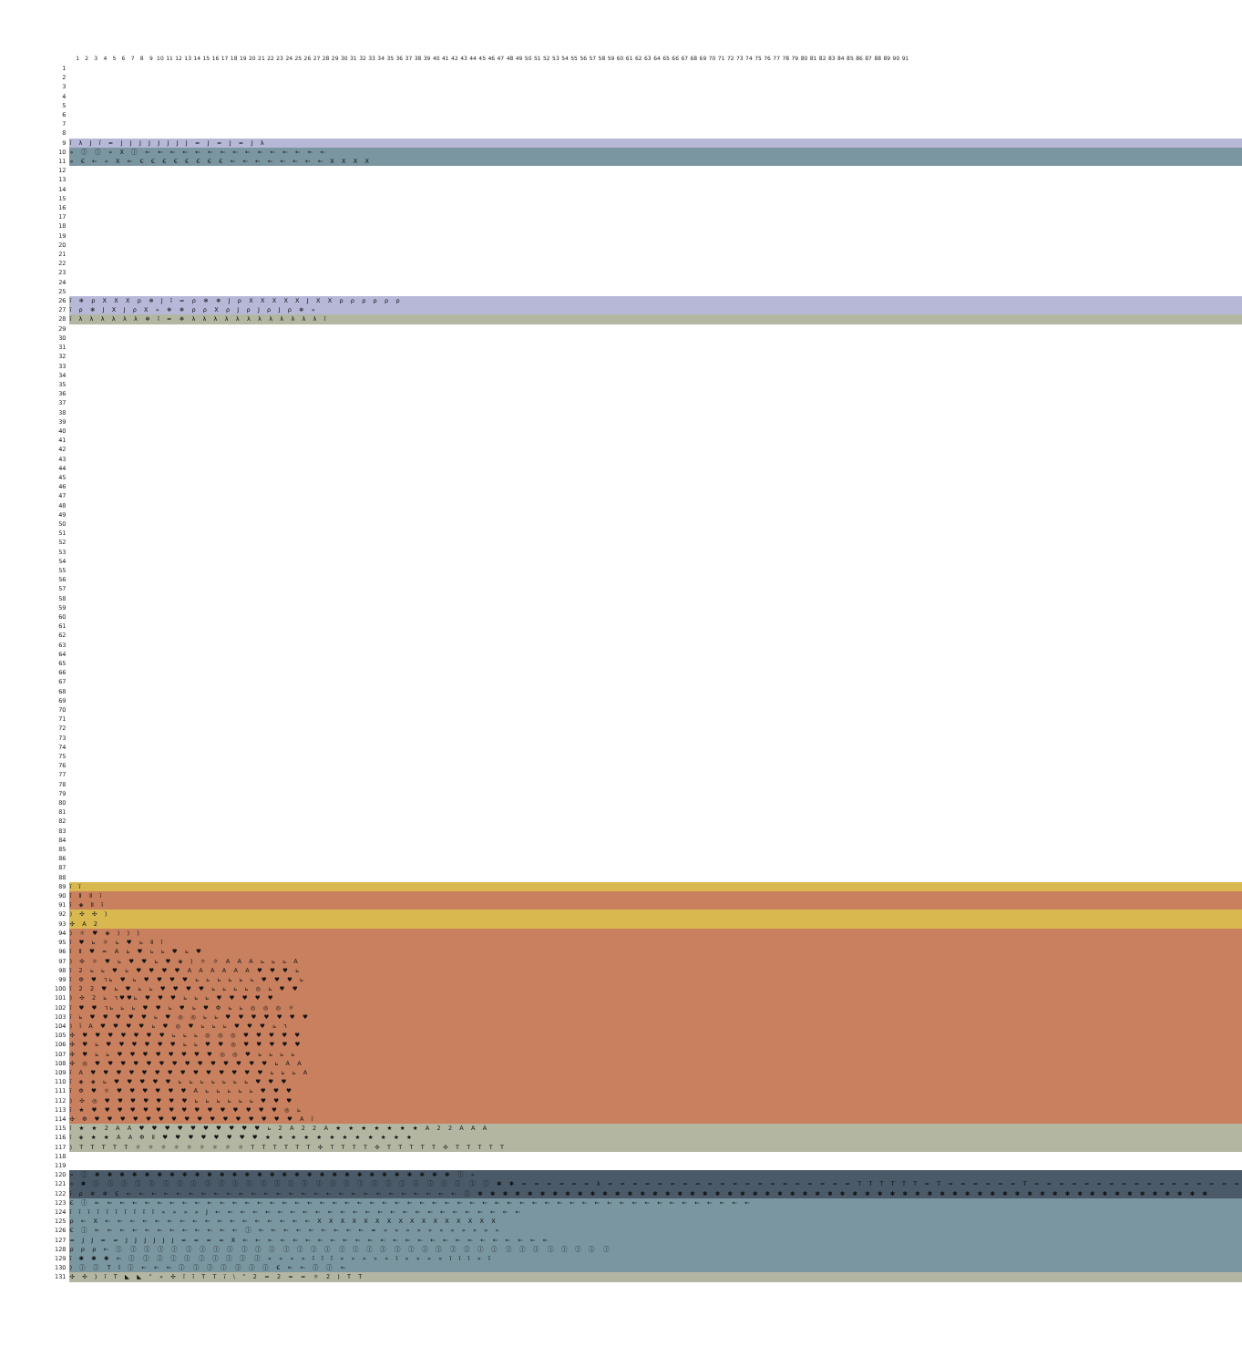123456789 10 11 12 13 14 15 16 17 18 19 20 21 22 23 24 25 26 27 28 29 30 31 32 33 34 35 36 37 38 39 40 41 42 43 44 45 46 47 48 49 50 51 52 53 54 55 56 57 58 59 60 61 62 63 64 65 66 67 68 69 70 71 72 73 74 75 76 77 78 79 80 81 82 83 84 85 86 87 88 89 90 91
| 1 | |
| 2 | |
| 3 | |
| 4 | |
| 5 | |
| 6 | |
| 7 | |
| 8 | |
| 9 | ï λ J ï ≈ J J J J J J J J ≈ J ≈ J ≈ J λ |
| 10 | » ⓘ ⓘ » X ⓘ ← ← ← ← ← ← ← ← ← ← ← ← ← ← ← |
| 11 | » € ← » X ← € € € € € € € € ← ← ← ← ← ← ← ← X X X X |
| 12 | |
| 13 | |
| 14 | |
| 15 | |
| 16 | |
| 17 | |
| 18 | |
| 19 | |
| 20 | |
| 21 | |
| 22 | |
| 23 | |
| 24 | |
| 25 | |
| 26 | ï ❄ ρ X X X ρ ❄ J ï ≈ ρ ❄ ❄ J ρ X X X X X J X X ρ ρ ρ ρ ρ ρ |
| 27 | ï ρ ❄ J X J ρ X » ❄ ❄ ρ ρ X ρ J ρ J ρ J ρ ❄ » |
| 28 | ï λ λ λ λ λ λ ❄ ï ≈ ❄ λ λ λ λ λ λ λ λ λ λ λ λ ï |
| 29 | |
| 30 | |
| 31 | |
| 32 | |
| 33 | |
| 34 | |
| 35 | |
| 36 | |
| 37 | |
| 38 | |
| 39 | |
| 40 | |
| 41 | |
| 42 | |
| 43 | |
| 44 | |
| 45 | |
| 46 | |
| 47 | |
| 48 | |
| 49 | |
| 50 | |
| 51 | |
| 52 | |
| 53 | |
| 54 | |
| 55 | |
| 56 | |
| 57 | |
| 58 | |
| 59 | |
| 60 | |
| 61 | |
| 62 | |
| 63 | |
| 64 | |
| 65 | |
| 66 | |
| 67 | |
| 68 | |
| 69 | |
| 70 | |
| 71 | |
| 72 | |
| 73 | |
| 74 | |
| 75 | |
| 76 | |
| 77 | |
| 78 | |
| 79 | |
| 80 | |
| 81 | |
| 82 | |
| 83 | |
| 84 | |
| 85 | |
| 86 | |
| 87 | |
| 88 | |
| 89 | ï ï |
| 90 | ï Ⅱ Ⅱ ï |
| 91 | ï ◈ Ⅱ ï |
| 92 | ) ✣ ✣ ) |
| 93 | ✣ A 2 |
| 94 | ) ☼ ♥ ◈ ) ) ) |
| 95 | ï ♥ ь ☼ ь ♥ ь Ⅱ ï |
| 96 | ï Ⅱ ♥ ≈ A ь ♥ ь ь ♥ ь ♥ |
| 97 | ) ✣ ☼ ♥ ь ♥ ♥ ь ♥ ◈ ) ☼ ☼ A A A ь ь ь A |
| 98 | ï 2 ь ь ♥ ь ♥ ♥ ♥ ♥ A A A A A A ♥ ♥ ♥ ь |
| 99 | ï Φ ♥ ٦ ь ♥ ь ♥ ♥ ♥ ♥ ь ь ь ь ь ь ♥ ♥ ♥ ь |
| 100 | ï 2 2 ♥ ь ♥ ь ь ♥ ♥ ♥ ♥ ь ь ь ь ◎ ь ♥ ♥ |
| 101 | ) ✣ 2 ь ٦ ♥ ♥ ь ♥ ♥ ♥ ь ь ь ♥ ♥ ♥ ♥ ♥ |
| 102 | ï ♥ ♥ ٦ ь ь ь ♥ ♥ ь ♥ ь ♥ Φ ь ь ◎ ◎ ◎ ☼ |
| 103 | ï ь ♥ ♥ ♥ ♥ ♥ ь ♥ ◎ ◎ ь ь ♥ ♥ ♥ ♥ ♥ ♥ ♥ |
| 104 | ) ï A ♥ ♥ ♥ ♥ ь ♥ ◎ ♥ ь ь ь ♥ ♥ ♥ ь ٦ |
| 105 | ✣ ♥ ♥ ♥ ♥ ♥ ♥ ♥ ь ь ь ◎ ◎ ◎ ♥ ♥ ♥ ♥ ♥ |
| 106 | ✣ ♥ ь ♥ ♥ ♥ ♥ ♥ ♥ ь ь ♥ ♥ ◎ ♥ ♥ ♥ ♥ ♥ |
| 107 | ✣ ♥ ь ь ♥ ♥ ♥ ♥ ♥ ♥ ♥ ♥ ◎ ◎ ♥ ь ь ь ь |
| 108 | ✣ ◎ ♥ ♥ ♥ ♥ ♥ ♥ ♥ ♥ ♥ ♥ ♥ ♥ ♥ ♥ ь A A |
| 109 | ï A ♥ ♥ ♥ ♥ ♥ ♥ ♥ ♥ ♥ ♥ ♥ ♥ ♥ ♥ ь ь ь A |
| 110 | ï ◈ ◈ ь ♥ ♥ ♥ ♥ ♥ ь ь ь ь ь ь ь ♥ ♥ ♥ |
| 111 | ï Φ ♥ ☼ ♥ ♥ ♥ ♥ ♥ ♥ A ь ь ь ь ь ♥ ♥ ♥ |
| 112 | ) ✣ ◎ ♥ ♥ ♥ ♥ ♥ ♥ ♥ ь ь ь ь ь ь ♥ ♥ ♥ |
| 113 | ï ★ ♥ ♥ ♥ ♥ ♥ ♥ ♥ ♥ ♥ ♥ ♥ ♥ ♥ ♥ ♥ ◎ ь |
| 114 | ✣ Φ ♥ ♥ ♥ ♥ ♥ ♥ ♥ ♥ ♥ ♥ ♥ ♥ ♥ ♥ ♥ ♥ A ï |
| 115 | ï ★ ★ 2 A A ♥ ♥ ♥ ♥ ♥ ♥ ♥ ♥ ♥ ♥ ь 2 A 2 2 A ★ ★ ★ ★ ★ ★ ★ A 2 2 A A A |
| 116 | ï ◈ ★ ★ A A Φ Ⅱ ♥ ♥ ♥ ♥ ♥ ♥ ♥ ♥ ★ ★ ★ ★ ★ ★ ★ ★ ★ ★ ★ ★ |
| 117 | ) T T T T T ☼ ☼ ☼ ☼ ☼ ☼ ☼ ☼ ☼ T T T T T T ✣ T T T T ✣ T T T T T ✣ T T T T T |
| 118 | |
| 119 | |
| 120 | » ⓘ ✱ ✱ ✱ ✱ ✱ ✱ ✱ ✱ ✱ ✱ ✱ ✱ ✱ ✱ ✱ ✱ ✱ ✱ ✱ ✱ ✱ ✱ ✱ ✱ ✱ ✱ ✱ ✱ ✱ ⓘ » |
| 121 | » ✱ ⓘ ⓘ ⓘ ⓘ ⓘ ⓘ ⓘ ⓘ ⓘ ⓘ ⓘ ⓘ ⓘ ⓘ ⓘ ⓘ ⓘ ⓘ ⓘ ⓘ ⓘ ⓘ ⓘ ⓘ ⓘ ⓘ ⓘ ⓘ ⓘ ✱ ✱ ≈ ≈ ≈ ≈ ≈ ≈ λ ≈ ≈ ≈ ≈ ≈ ≈ ≈ ≈ ≈ ≈ ≈ ≈ ≈ ≈ ≈ ≈ ≈ ≈ ≈ ≈ T T T T T T ≈ T ≈ ≈ ≈ ≈ ≈ ≈ T ≈ ≈ ≈ ≈ ≈ ≈ ≈ ≈ ≈ ≈ ≈ ≈ ≈ ≈ ≈ ≈ ≈ |
| 122 | ï ρ ❄ ❄ € ← ← ← ← ← ← ← ← ← ← ← ← ← ← ← ← ← ← ← ← ← ← ← ← ← ← ← ⓘ ✱ ✱ ✱ ✱ ✱ ✱ ✱ ✱ ✱ ✱ ✱ ✱ ✱ ✱ ✱ ✱ ✱ ✱ ✱ ✱ ✱ ✱ ✱ ✱ ✱ ✱ ✱ ✱ ✱ ✱ ✱ ✱ ✱ ✱ ✱ ✱ ✱ ✱ ✱ ✱ ✱ ✱ ✱ ✱ ✱ ✱ ✱ ✱ ✱ ✱ ✱ ✱ ✱ ✱ ✱ ✱ ✱ ✱ ✱ |
| 123 | € ⓘ ← ← ← ← ← ← ← ← ← ← ← ← ← ← ← ← ← ← ← ← ← ← ← ← ← ← ← ← ← ← ← ← ← ← ← ← ← ← ← ← ← ← ← ← ← ← ← ← ← ← ← ← ← |
| 124 | ï ï ï ï ï ï ï ï ï ï » » » » J ← ← ← ← ← ← ← ← ← ← ← ← ← ← ← ← ← ← ← ← ← ← ← ← ← |
| 125 | ρ ← X ← ← ← ← ← ← ← ← ← ← ← ← ← ← ← ← ← X X X X X X X X X X X X X X X X |
| 126 | € ⓘ ← ← ← ← ← ← ← ← ← ← ← ← ⓘ ← ← ← ← ← ← ← ← ← ≈ » » » » » » » » » » » |
| 127 | ≈ J J ≈ ≈ J J J J J J ≈ ≈ ≈ ≈ X ← ← ← ← ← ← ← ← ← ← ← ← ← ← ← ← ← ← ← ← ← ← ← ← ← |
| 128 | ρ ρ ρ ← ⓘ ⓘ ⓘ ⓘ ⓘ ⓘ ⓘ ⓘ ⓘ ⓘ ⓘ ⓘ ⓘ ⓘ ⓘ ⓘ ⓘ ⓘ ⓘ ⓘ ⓘ ⓘ ⓘ ⓘ ⓘ ⓘ ⓘ ⓘ ⓘ ⓘ ⓘ ⓘ ⓘ ⓘ ⓘ ⓘ |
| 129 | ï ✱ ✱ ✱ ← ⓘ ⓘ ⓘ ⓘ ⓘ ⓘ ⓘ ⓘ ⓘ ⓘ » » » » ï ï ï » » » » » ï » » » » ï ï ï » ï |
| 130 | ) ⓘ ⓘ T ï ⓘ ← ← ← ⓘ ⓘ ⓘ ⓘ ⓘ ⓘ ⓘ € ← ← ⓘ ⓘ ← |
| 131 | ✣ ✣ ) ï T ◣ ◣ “ » ✣ ï ï T T ï \ “ 2 ≈ 2 ≈ ≈ ☼ 2 ) T T |